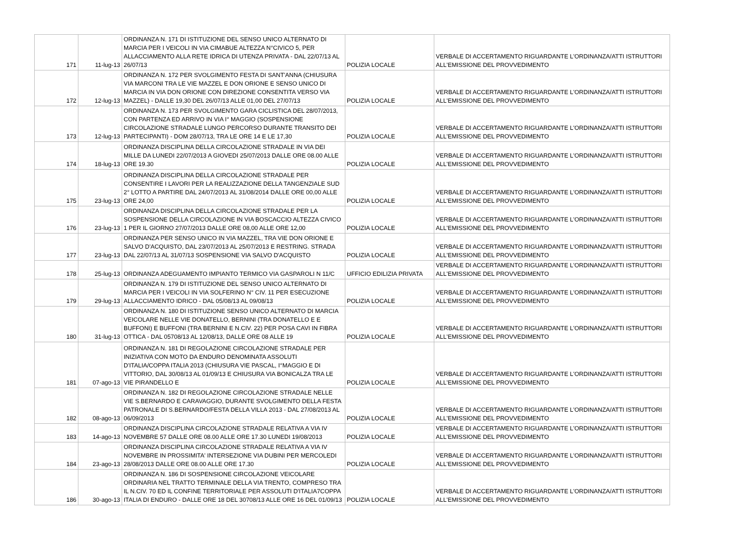| 171 | 11-lug-13 | ORDINANZA N. 171 DI ISTITUZIONE DEL SENSO UNICO ALTERNATO DI MARCIA PER I VEICOLI IN VIA CIMABUE ALTEZZA N°CIVICO 5, PER ALLACCIAMENTO ALLA RETE IDRICA DI UTENZA PRIVATA - DAL 22/07/13 AL 26/07/13 | POLIZIA LOCALE | VERBALE DI ACCERTAMENTO RIGUARDANTE L'ORDINANZA/ATTI ISTRUTTORI ALL'EMISSIONE DEL PROVVEDIMENTO |
| 172 | 12-lug-13 | ORDINANZA N. 172 PER SVOLGIMENTO FESTA DI SANT'ANNA (CHIUSURA VIA MARCONI TRA LE VIE MAZZEL E DON ORIONE E SENSO UNICO DI MARCIA IN VIA DON ORIONE CON DIREZIONE CONSENTITA VERSO VIA MAZZEL) - DALLE 19,30 DEL 26/07/13 ALLE 01,00 DEL 27/07/13 | POLIZIA LOCALE | VERBALE DI ACCERTAMENTO RIGUARDANTE L'ORDINANZA/ATTI ISTRUTTORI ALL'EMISSIONE DEL PROVVEDIMENTO |
| 173 | 12-lug-13 | ORDINANZA N. 173 PER SVOLGIMENTO GARA CICLISTICA DEL 28/07/2013, CON PARTENZA ED ARRIVO IN VIA I° MAGGIO (SOSPENSIONE CIRCOLAZIONE STRADALE LUNGO PERCORSO DURANTE TRANSITO DEI PARTECIPANTI) - DOM 28/07/13, TRA LE ORE 14 E LE 17,30 | POLIZIA LOCALE | VERBALE DI ACCERTAMENTO RIGUARDANTE L'ORDINANZA/ATTI ISTRUTTORI ALL'EMISSIONE DEL PROVVEDIMENTO |
| 174 | 18-lug-13 | ORDINANZA DISCIPLINA DELLA CIRCOLAZIONE STRADALE IN VIA DEI MILLE DA LUNEDI 22/07/2013 A GIOVEDI 25/07/2013 DALLE ORE 08.00 ALLE ORE 19.30 | POLIZIA LOCALE | VERBALE DI ACCERTAMENTO RIGUARDANTE L'ORDINANZA/ATTI ISTRUTTORI ALL'EMISSIONE DEL PROVVEDIMENTO |
| 175 | 23-lug-13 | ORDINANZA DISCIPLINA DELLA CIRCOLAZIONE STRADALE PER CONSENTIRE I LAVORI PER LA REALIZZAZIONE DELLA TANGENZIALE SUD 2° LOTTO A PARTIRE DAL 24/07/2013 AL 31/08/2014 DALLE ORE 00,00 ALLE ORE 24,00 | POLIZIA LOCALE | VERBALE DI ACCERTAMENTO RIGUARDANTE L'ORDINANZA/ATTI ISTRUTTORI ALL'EMISSIONE DEL PROVVEDIMENTO |
| 176 | 23-lug-13 | ORDINANZA DISCIPLINA DELLA CIRCOLAZIONE STRADALE PER LA SOSPENSIONE DELLA CIRCOLAZIONE IN VIA BOSCACCIO ALTEZZA CIVICO 1 PER IL GIORNO 27/07/2013 DALLE ORE 08,00 ALLE ORE 12,00 | POLIZIA LOCALE | VERBALE DI ACCERTAMENTO RIGUARDANTE L'ORDINANZA/ATTI ISTRUTTORI ALL'EMISSIONE DEL PROVVEDIMENTO |
| 177 | 23-lug-13 | ORDINANZA PER SENSO UNICO IN VIA MAZZEL, TRA VIE DON ORIONE E SALVO D'ACQUISTO, DAL 23/07/2013 AL 25/07/2013 E RESTRING. STRADA DAL 22/07/13 AL 31/07/13 SOSPENSIONE VIA SALVO D'ACQUISTO | POLIZIA LOCALE | VERBALE DI ACCERTAMENTO RIGUARDANTE L'ORDINANZA/ATTI ISTRUTTORI ALL'EMISSIONE DEL PROVVEDIMENTO |
| 178 | 25-lug-13 | ORDINANZA ADEGUAMENTO IMPIANTO TERMICO VIA GASPAROLI N 11/C | UFFICIO EDILIZIA PRIVATA | VERBALE DI ACCERTAMENTO RIGUARDANTE L'ORDINANZA/ATTI ISTRUTTORI ALL'EMISSIONE DEL PROVVEDIMENTO |
| 179 | 29-lug-13 | ORDINANZA N. 179 DI ISTITUZIONE DEL SENSO UNICO ALTERNATO DI MARCIA PER I VEICOLI IN VIA SOLFERINO N° CIV. 11 PER ESECUZIONE ALLACCIAMENTO IDRICO - DAL 05/08/13 AL 09/08/13 | POLIZIA LOCALE | VERBALE DI ACCERTAMENTO RIGUARDANTE L'ORDINANZA/ATTI ISTRUTTORI ALL'EMISSIONE DEL PROVVEDIMENTO |
| 180 | 31-lug-13 | ORDINANZA N. 180 DI ISTITUZIONE SENSO UNICO ALTERNATO DI MARCIA VEICOLARE NELLE VIE DONATELLO, BERNINI (TRA DONATELLO E E BUFFONI) E BUFFONI (TRA BERNINI E N.CIV. 22) PER POSA CAVI IN FIBRA OTTICA - DAL 05708/13 AL 12/08/13, DALLE ORE 08 ALLE 19 | POLIZIA LOCALE | VERBALE DI ACCERTAMENTO RIGUARDANTE L'ORDINANZA/ATTI ISTRUTTORI ALL'EMISSIONE DEL PROVVEDIMENTO |
| 181 | 07-ago-13 | ORDINANZA N. 181 DI REGOLAZIONE CIRCOLAZIONE STRADALE PER INIZIATIVA CON MOTO DA ENDURO DENOMINATA ASSOLUTI D'ITALIA/COPPA ITALIA 2013 (CHIUSURA VIE PASCAL, I°MAGGIO E DI VITTORIO, DAL 30/08/13 AL 01/09/13 E CHIUSURA VIA BONICALZA TRA LE VIE PIRANDELLO E | POLIZIA LOCALE | VERBALE DI ACCERTAMENTO RIGUARDANTE L'ORDINANZA/ATTI ISTRUTTORI ALL'EMISSIONE DEL PROVVEDIMENTO |
| 182 | 08-ago-13 | ORDINANZA N. 182 DI REGOLAZIONE CIRCOLAZIONE STRADALE NELLE VIE S.BERNARDO E CARAVAGGIO, DURANTE SVOLGIMENTO DELLA FESTA PATRONALE DI S.BERNARDO/FESTA DELLA VILLA 2013 - DAL 27/08/2013 AL 06/09/2013 | POLIZIA LOCALE | VERBALE DI ACCERTAMENTO RIGUARDANTE L'ORDINANZA/ATTI ISTRUTTORI ALL'EMISSIONE DEL PROVVEDIMENTO |
| 183 | 14-ago-13 | ORDINANZA DISCIPLINA CIRCOLAZIONE STRADALE RELATIVA A VIA IV NOVEMBRE 57 DALLE ORE 08.00 ALLE ORE 17.30 LUNEDI 19/08/2013 | POLIZIA LOCALE | VERBALE DI ACCERTAMENTO RIGUARDANTE L'ORDINANZA/ATTI ISTRUTTORI ALL'EMISSIONE DEL PROVVEDIMENTO |
| 184 | 23-ago-13 | ORDINANZA DISCIPLINA CIRCOLAZIONE STRADALE RELATIVA A VIA IV NOVEMBRE IN PROSSIMITA' INTERSEZIONE VIA DUBINI PER MERCOLEDI 28/08/2013 DALLE ORE 08.00 ALLE ORE 17.30 | POLIZIA LOCALE | VERBALE DI ACCERTAMENTO RIGUARDANTE L'ORDINANZA/ATTI ISTRUTTORI ALL'EMISSIONE DEL PROVVEDIMENTO |
| 186 | 30-ago-13 | ORDINANZA N. 186 DI SOSPENSIONE CIRCOLAZIONE VEICOLARE ORDINARIA NEL TRATTO TERMINALE DELLA VIA TRENTO, COMPRESO TRA IL N.CIV. 70 ED IL CONFINE TERRITORIALE PER ASSOLUTI D'ITALIA7COPPA ITALIA DI ENDURO - DALLE ORE 18 DEL 30708/13 ALLE ORE 16 DEL 01/09/13 | POLIZIA LOCALE | VERBALE DI ACCERTAMENTO RIGUARDANTE L'ORDINANZA/ATTI ISTRUTTORI ALL'EMISSIONE DEL PROVVEDIMENTO |